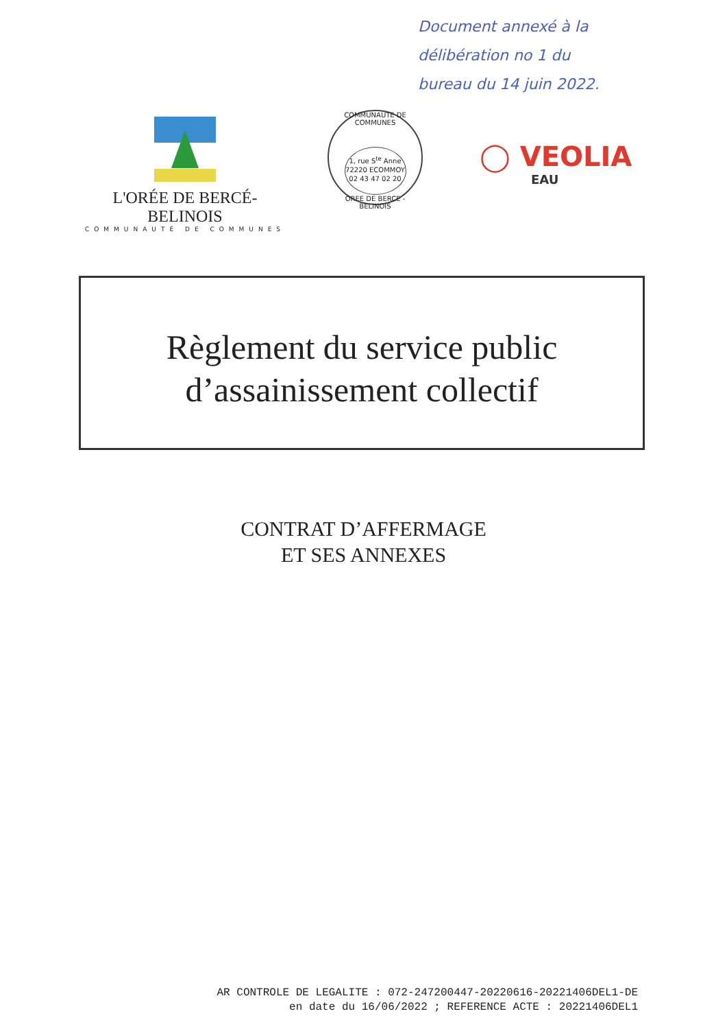Document annexé à la
délibération no 1 du
bureau du 14 juin 2022.
L'ORÉE DE BERCÉ-BELINOIS
COMMUNAUTÉ DE COMMUNES
COMMUNAUTE DE COMMUNES
1, rue S<sup>te</sup> Anne
72220 ECOMMOY
02 43 47 02 20
OREE DE BERCE - BELINOIS
◯ VEOLIA
EAU
Règlement du service public
d’assainissement collectif
CONTRAT D’AFFERMAGE
ET SES ANNEXES
AR CONTROLE DE LEGALITE : 072-247200447-20220616-20221406DEL1-DE
en date du 16/06/2022 ; REFERENCE ACTE : 20221406DEL1